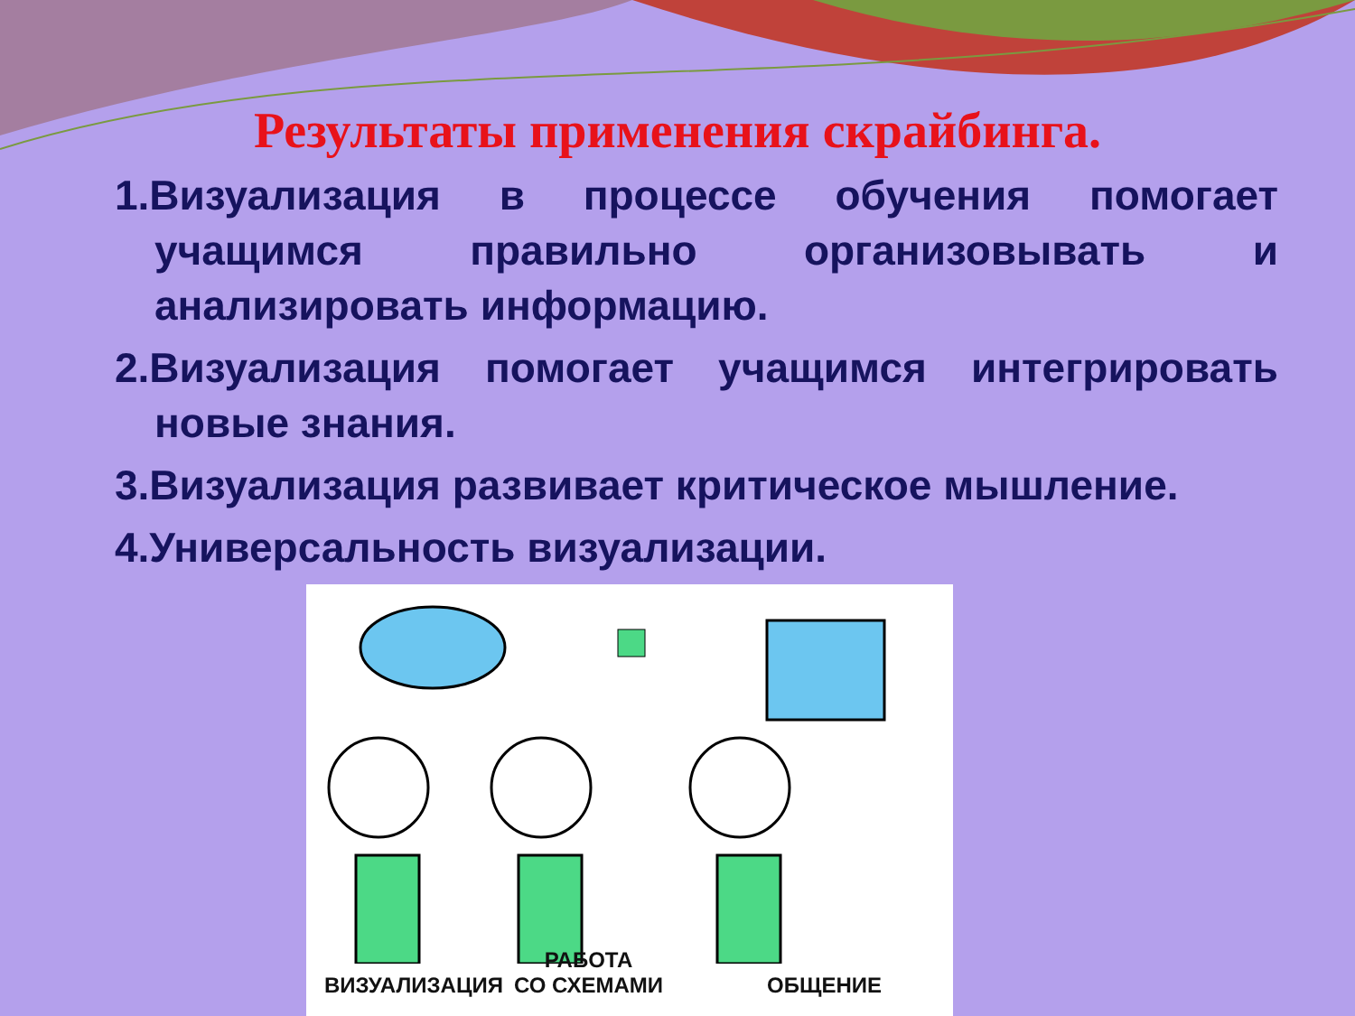Результаты применения скрайбинга.
1.Визуализация в процессе обучения помогает учащимся правильно организовывать и анализировать информацию.
2.Визуализация помогает учащимся интегрировать новые знания.
3.Визуализация развивает критическое мышление.
4.Универсальность визуализации.
ВИЗУАЛИЗАЦИЯ
РАБОТА
СО СХЕМАМИ
ОБЩЕНИЕ